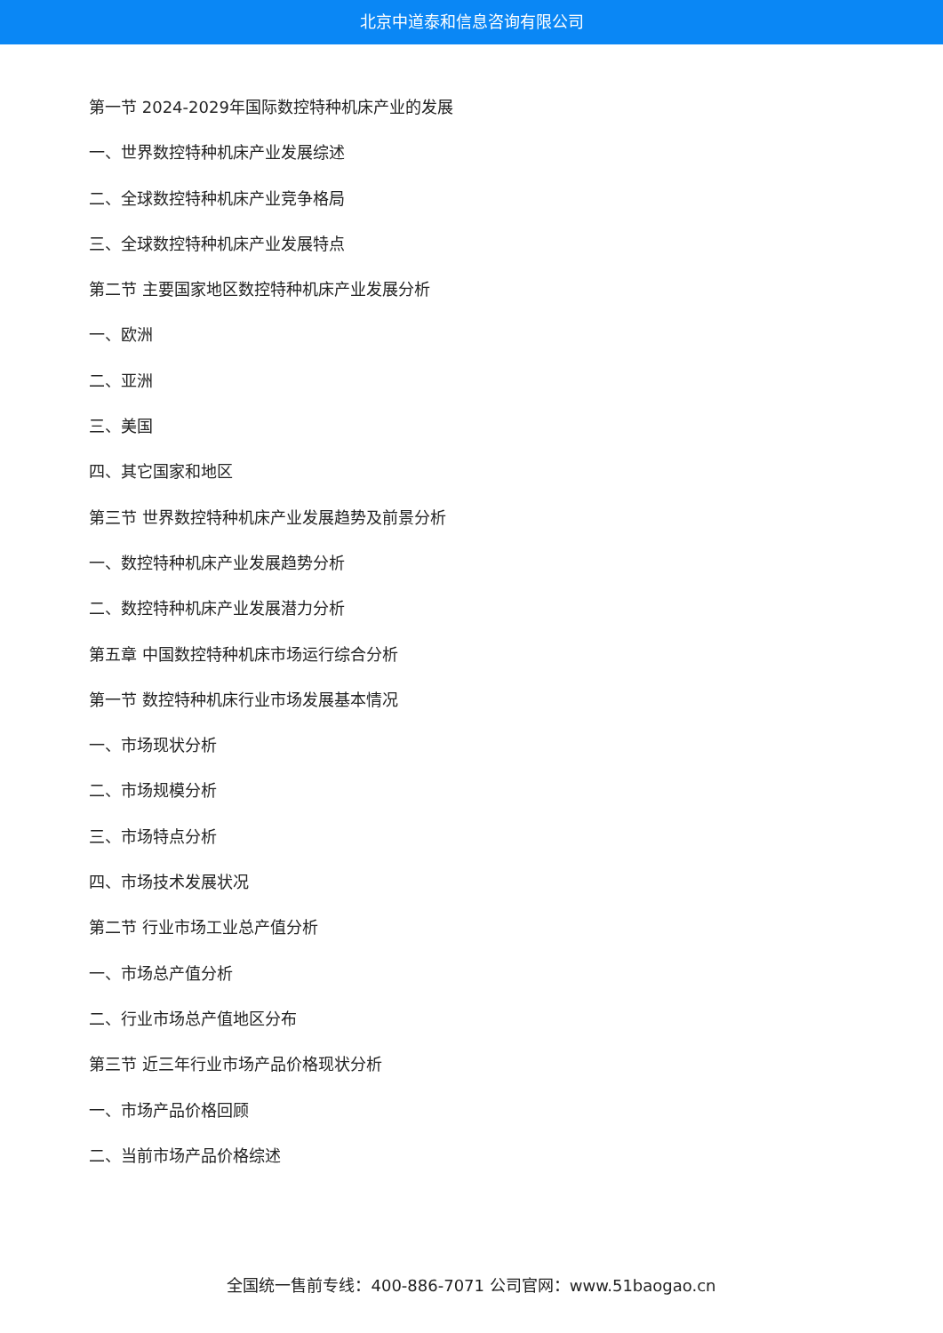北京中道泰和信息咨询有限公司
第一节 2024-2029年国际数控特种机床产业的发展
一、世界数控特种机床产业发展综述
二、全球数控特种机床产业竞争格局
三、全球数控特种机床产业发展特点
第二节 主要国家地区数控特种机床产业发展分析
一、欧洲
二、亚洲
三、美国
四、其它国家和地区
第三节 世界数控特种机床产业发展趋势及前景分析
一、数控特种机床产业发展趋势分析
二、数控特种机床产业发展潜力分析
第五章 中国数控特种机床市场运行综合分析
第一节 数控特种机床行业市场发展基本情况
一、市场现状分析
二、市场规模分析
三、市场特点分析
四、市场技术发展状况
第二节 行业市场工业总产值分析
一、市场总产值分析
二、行业市场总产值地区分布
第三节 近三年行业市场产品价格现状分析
一、市场产品价格回顾
二、当前市场产品价格综述
全国统一售前专线：400-886-7071 公司官网：www.51baogao.cn